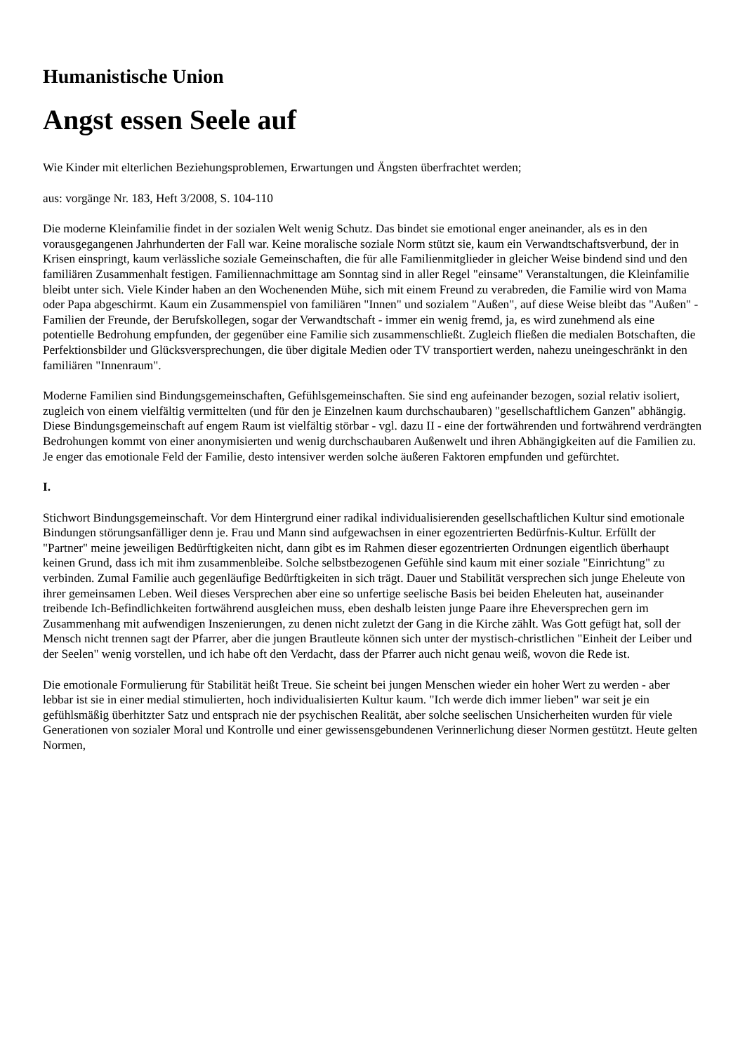Humanistische Union
Angst essen Seele auf
Wie Kinder mit elterlichen Beziehungsproblemen, Erwartungen und Ängsten überfrachtet werden;
aus: vorgänge Nr. 183, Heft 3/2008, S. 104-110
Die moderne Kleinfamilie findet in der sozialen Welt wenig Schutz. Das bindet sie emotional enger aneinander, als es in den vorausgegangenen Jahrhunderten der Fall war. Keine moralische soziale Norm stützt sie, kaum ein Verwandtschaftsverbund, der in Krisen einspringt, kaum verlässliche soziale Gemeinschaften, die für alle Familienmitglieder in gleicher Weise bindend sind und den familiären Zusammenhalt festigen. Familiennachmittage am Sonntag sind in aller Regel "einsame" Veranstaltungen, die Kleinfamilie bleibt unter sich. Viele Kinder haben an den Wochenenden Mühe, sich mit einem Freund zu verabreden, die Familie wird von Mama oder Papa abgeschirmt. Kaum ein Zusammenspiel von familiären "Innen" und sozialem "Außen", auf diese Weise bleibt das "Außen" - Familien der Freunde, der Berufskollegen, sogar der Verwandtschaft - immer ein wenig fremd, ja, es wird zunehmend als eine potentielle Bedrohung empfunden, der gegenüber eine Familie sich zusammenschließt. Zugleich fließen die medialen Botschaften, die Perfektionsbilder und Glücksversprechungen, die über digitale Medien oder TV transportiert werden, nahezu uneingeschränkt in den familiären "Innenraum".
Moderne Familien sind Bindungsgemeinschaften, Gefühlsgemeinschaften. Sie sind eng aufeinander bezogen, sozial relativ isoliert, zugleich von einem vielfältig vermittelten (und für den je Einzelnen kaum durchschaubaren) "gesellschaftlichem Ganzen" abhängig. Diese Bindungsgemeinschaft auf engem Raum ist vielfältig störbar - vgl. dazu II - eine der fortwährenden und fortwährend verdrängten Bedrohungen kommt von einer anonymisierten und wenig durchschaubaren Außenwelt und ihren Abhängigkeiten auf die Familien zu. Je enger das emotionale Feld der Familie, desto intensiver werden solche äußeren Faktoren empfunden und gefürchtet.
I.
Stichwort Bindungsgemeinschaft. Vor dem Hintergrund einer radikal individualisierenden gesellschaftlichen Kultur sind emotionale Bindungen störungsanfälliger denn je. Frau und Mann sind aufgewachsen in einer egozentrierten Bedürfnis-Kultur. Erfüllt der "Partner" meine jeweiligen Bedürftigkeiten nicht, dann gibt es im Rahmen dieser egozentrierten Ordnungen eigentlich überhaupt keinen Grund, dass ich mit ihm zusammenbleibe. Solche selbstbezogenen Gefühle sind kaum mit einer soziale "Einrichtung" zu verbinden. Zumal Familie auch gegenläufige Bedürftigkeiten in sich trägt. Dauer und Stabilität versprechen sich junge Eheleute von ihrer gemeinsamen Leben. Weil dieses Versprechen aber eine so unfertige seelische Basis bei beiden Eheleuten hat, auseinander treibende Ich-Befindlichkeiten fortwährend ausgleichen muss, eben deshalb leisten junge Paare ihre Eheversprechen gern im Zusammenhang mit aufwendigen Inszenierungen, zu denen nicht zuletzt der Gang in die Kirche zählt. Was Gott gefügt hat, soll der Mensch nicht trennen sagt der Pfarrer, aber die jungen Brautleute können sich unter der mystisch-christlichen "Einheit der Leiber und der Seelen" wenig vorstellen, und ich habe oft den Verdacht, dass der Pfarrer auch nicht genau weiß, wovon die Rede ist.
Die emotionale Formulierung für Stabilität heißt Treue. Sie scheint bei jungen Menschen wieder ein hoher Wert zu werden - aber lebbar ist sie in einer medial stimulierten, hoch individualisierten Kultur kaum. "Ich werde dich immer lieben" war seit je ein gefühlsmäßig überhitzter Satz und entsprach nie der psychischen Realität, aber solche seelischen Unsicherheiten wurden für viele Generationen von sozialer Moral und Kontrolle und einer gewissensgebundenen Verinnerlichung dieser Normen gestützt. Heute gelten Normen,